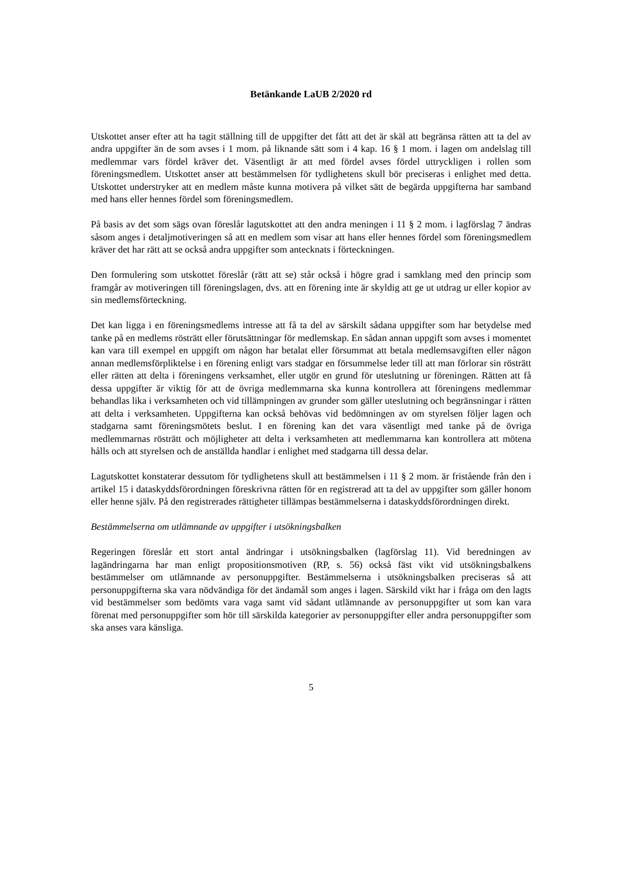Betänkande LaUB 2/2020 rd
Utskottet anser efter att ha tagit ställning till de uppgifter det fått att det är skäl att begränsa rätten att ta del av andra uppgifter än de som avses i 1 mom. på liknande sätt som i 4 kap. 16 § 1 mom. i lagen om andelslag till medlemmar vars fördel kräver det. Väsentligt är att med fördel avses fördel uttryckligen i rollen som föreningsmedlem. Utskottet anser att bestämmelsen för tydlighetens skull bör preciseras i enlighet med detta. Utskottet understryker att en medlem måste kunna motivera på vilket sätt de begärda uppgifterna har samband med hans eller hennes fördel som föreningsmedlem.
På basis av det som sägs ovan föreslår lagutskottet att den andra meningen i 11 § 2 mom. i lagförslag 7 ändras såsom anges i detaljmotiveringen så att en medlem som visar att hans eller hennes fördel som föreningsmedlem kräver det har rätt att se också andra uppgifter som antecknats i förteckningen.
Den formulering som utskottet föreslår (rätt att se) står också i högre grad i samklang med den princip som framgår av motiveringen till föreningslagen, dvs. att en förening inte är skyldig att ge ut utdrag ur eller kopior av sin medlemsförteckning.
Det kan ligga i en föreningsmedlems intresse att få ta del av särskilt sådana uppgifter som har betydelse med tanke på en medlems rösträtt eller förutsättningar för medlemskap. En sådan annan uppgift som avses i momentet kan vara till exempel en uppgift om någon har betalat eller försummat att betala medlemsavgiften eller någon annan medlemsförpliktelse i en förening enligt vars stadgar en försummelse leder till att man förlorar sin rösträtt eller rätten att delta i föreningens verksamhet, eller utgör en grund för uteslutning ur föreningen. Rätten att få dessa uppgifter är viktig för att de övriga medlemmarna ska kunna kontrollera att föreningens medlemmar behandlas lika i verksamheten och vid tillämpningen av grunder som gäller uteslutning och begränsningar i rätten att delta i verksamheten. Uppgifterna kan också behövas vid bedömningen av om styrelsen följer lagen och stadgarna samt föreningsmötets beslut. I en förening kan det vara väsentligt med tanke på de övriga medlemmarnas rösträtt och möjligheter att delta i verksamheten att medlemmarna kan kontrollera att mötena hålls och att styrelsen och de anställda handlar i enlighet med stadgarna till dessa delar.
Lagutskottet konstaterar dessutom för tydlighetens skull att bestämmelsen i 11 § 2 mom. är fristående från den i artikel 15 i dataskyddsförordningen föreskrivna rätten för en registrerad att ta del av uppgifter som gäller honom eller henne själv. På den registrerades rättigheter tillämpas bestämmelserna i dataskyddsförordningen direkt.
Bestämmelserna om utlämnande av uppgifter i utsökningsbalken
Regeringen föreslår ett stort antal ändringar i utsökningsbalken (lagförslag 11). Vid beredningen av lagändringarna har man enligt propositionsmotiven (RP, s. 56) också fäst vikt vid utsökningsbalkens bestämmelser om utlämnande av personuppgifter. Bestämmelserna i utsökningsbalken preciseras så att personuppgifterna ska vara nödvändiga för det ändamål som anges i lagen. Särskild vikt har i fråga om den lagts vid bestämmelser som bedömts vara vaga samt vid sådant utlämnande av personuppgifter ut som kan vara förenat med personuppgifter som hör till särskilda kategorier av personuppgifter eller andra personuppgifter som ska anses vara känsliga.
5